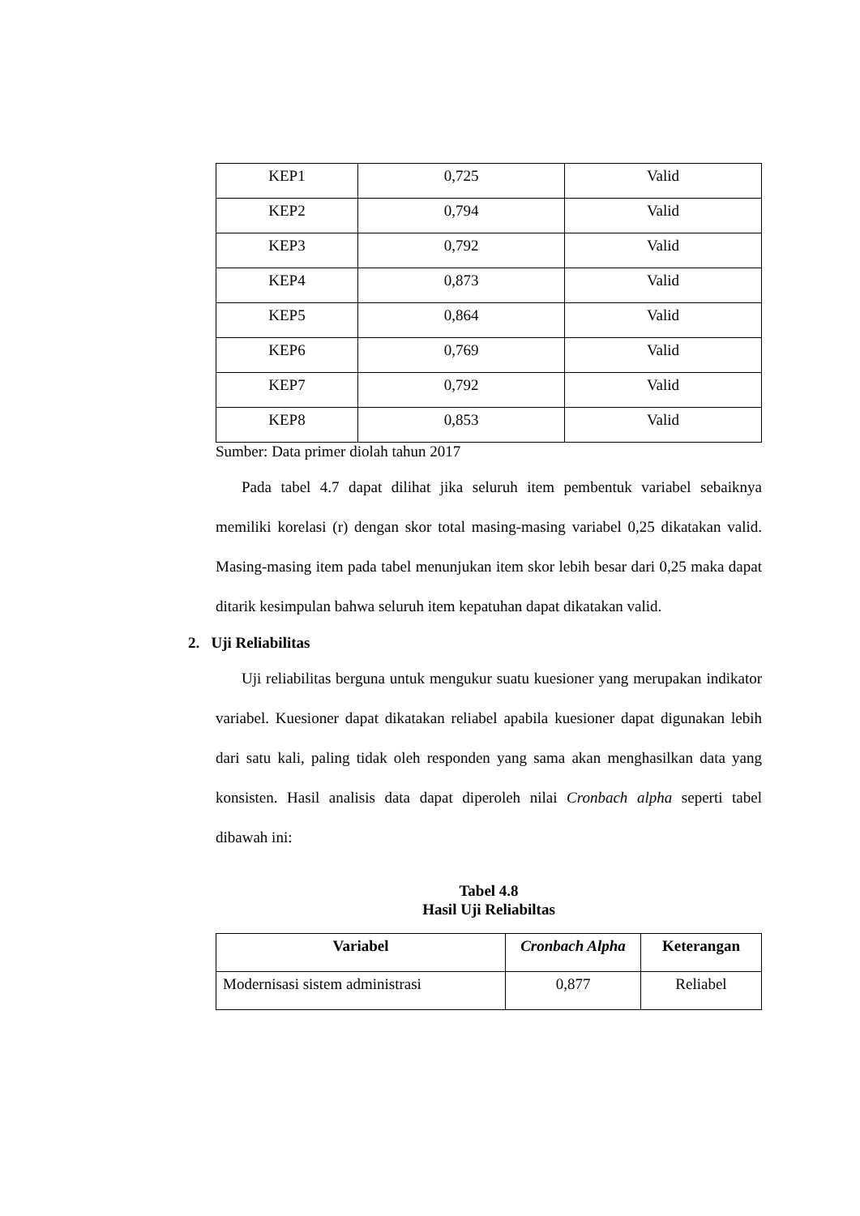| KEP1 | 0,725 | Valid |
| KEP2 | 0,794 | Valid |
| KEP3 | 0,792 | Valid |
| KEP4 | 0,873 | Valid |
| KEP5 | 0,864 | Valid |
| KEP6 | 0,769 | Valid |
| KEP7 | 0,792 | Valid |
| KEP8 | 0,853 | Valid |
Sumber: Data primer diolah tahun 2017
Pada tabel 4.7 dapat dilihat jika seluruh item pembentuk variabel sebaiknya memiliki korelasi (r) dengan skor total masing-masing variabel 0,25 dikatakan valid. Masing-masing item pada tabel menunjukan item skor lebih besar dari 0,25 maka dapat ditarik kesimpulan bahwa seluruh item kepatuhan dapat dikatakan valid.
2. Uji Reliabilitas
Uji reliabilitas berguna untuk mengukur suatu kuesioner yang merupakan indikator variabel. Kuesioner dapat dikatakan reliabel apabila kuesioner dapat digunakan lebih dari satu kali, paling tidak oleh responden yang sama akan menghasilkan data yang konsisten. Hasil analisis data dapat diperoleh nilai Cronbach alpha seperti tabel dibawah ini:
Tabel 4.8
Hasil Uji Reliabiltas
| Variabel | Cronbach Alpha | Keterangan |
| --- | --- | --- |
| Modernisasi sistem administrasi | 0,877 | Reliabel |